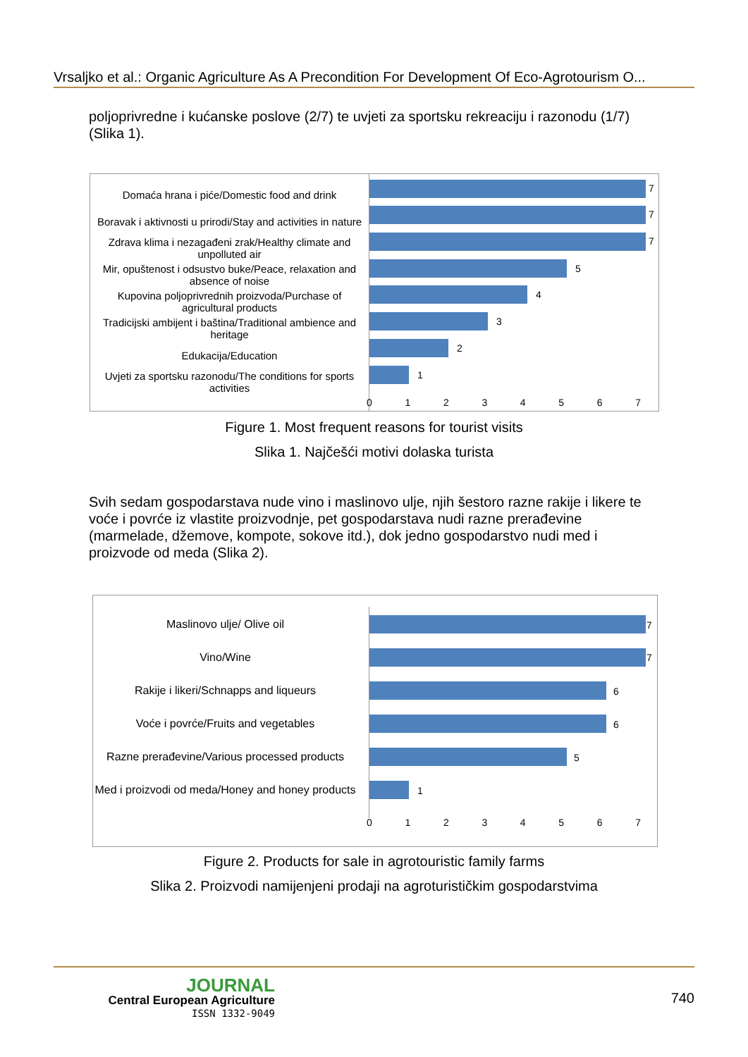Vrsaljko et al.: Organic Agriculture As A Precondition For Development Of Eco-Agrotourism O...
poljoprivredne i kućanske poslove (2/7) te uvjeti za sportsku rekreaciju i razonodu (1/7) (Slika 1).
Domaća hrana i piće/Domestic food and drink
Boravak i aktivnosti u prirodi/Stay and activities in nature
Zdrava klima i nezagađeni zrak/Healthy climate and unpolluted air
Mir, opuštenost i odsustvo buke/Peace, relaxation and absence of noise
Kupovina poljoprivrednih proizvoda/Purchase of agricultural products
Tradicijski ambijent i baština/Traditional ambience and heritage
Edukacija/Education
Uvjeti za sportsku razonodu/The conditions for sports activities
7
7
7
5
4
3
2
1
0 1 2 3 4 5 6 7
Figure 1. Most frequent reasons for tourist visits
Slika 1. Najčešći motivi dolaska turista
Svih sedam gospodarstava nude vino i maslinovo ulje, njih šestoro razne rakije i likere te voće i povrće iz vlastite proizvodnje, pet gospodarstava nudi razne prerađevine (marmelade, džemove, kompote, sokove itd.), dok jedno gospodarstvo nudi med i proizvode od meda (Slika 2).
Maslinovo ulje/ Olive oil
Vino/Wine
Rakije i likeri/Schnapps and liqueurs
Voće i povrće/Fruits and vegetables
Razne prerađevine/Various processed products
Med i proizvodi od meda/Honey and honey products
7
7
6
6
5
1
0 1 2 3 4 5 6 7
Figure 2. Products for sale in agrotouristic family farms
Slika 2. Proizvodi namijenjeni prodaji na agroturističkim gospodarstvima
JOURNAL
Central European Agriculture
ISSN 1332-9049
740